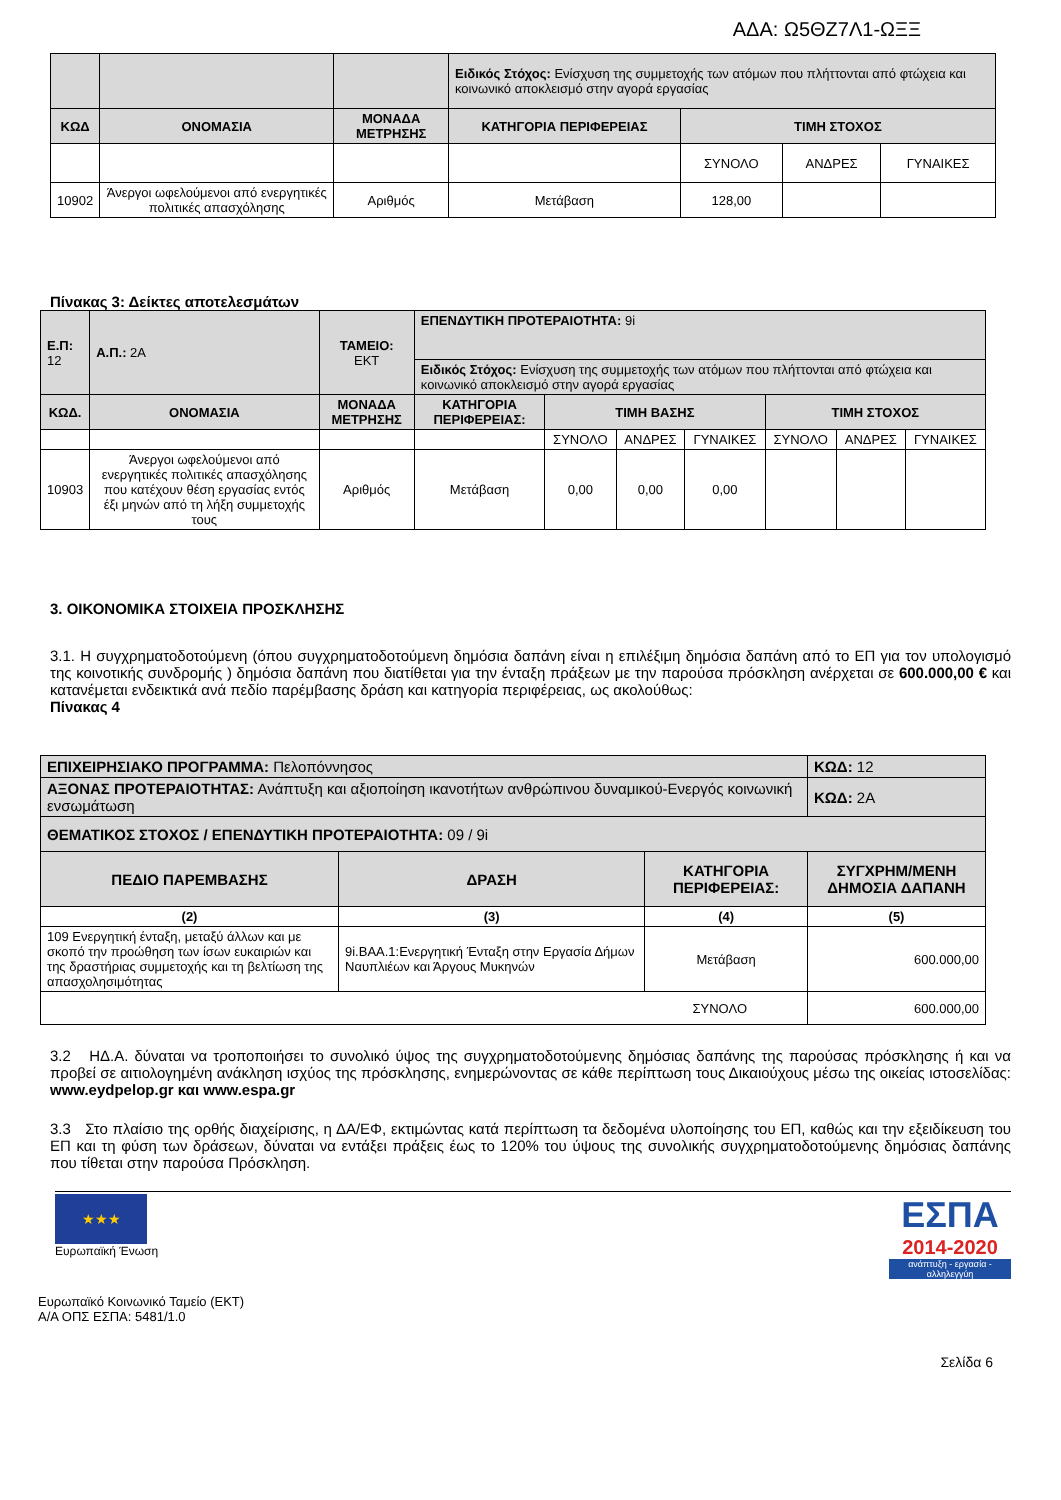ΑΔΑ: Ω5ΘΖ7Λ1-ΩΞΞ
| | | | Ειδικός Στόχος: Ενίσχυση της συμμετοχής των ατόμων που πλήττονται από φτώχεια και κοινωνικό αποκλεισμό στην αγορά εργασίας | | | |
| ΚΩΔ | ΟΝΟΜΑΣΙΑ | ΜΟΝΑΔΑ ΜΕΤΡΗΣΗΣ | ΚΑΤΗΓΟΡΙΑ ΠΕΡΙΦΕΡΕΙΑΣ | ΤΙΜΗ ΣΤΟΧΟΣ | | |
| | | | | ΣΥΝΟΛΟ | ΑΝΔΡΕΣ | ΓΥΝΑΙΚΕΣ |
| 10902 | Άνεργοι ωφελούμενοι από ενεργητικές πολιτικές απασχόλησης | Αριθμός | Μετάβαση | 128,00 | | |
Πίνακας 3: Δείκτες αποτελεσμάτων
| Ε.Π: 12 | Α.Π.: 2Α | ΤΑΜΕΙΟ: ΕΚΤ | ΕΠΕΝΔΥΤΙΚΗ ΠΡΟΤΕΡΑΙΟΤΗΤΑ: 9i | | | | | | |
| | | | Ειδικός Στόχος: Ενίσχυση της συμμετοχής των ατόμων που πλήττονται από φτώχεια και κοινωνικό αποκλεισμό στην αγορά εργασίας | | | | | | |
| ΚΩΔ. | ΟΝΟΜΑΣΙΑ | ΜΟΝΑΔΑ ΜΕΤΡΗΣΗΣ | ΚΑΤΗΓΟΡΙΑ ΠΕΡΙΦΕΡΕΙΑΣ: | ΤΙΜΗ ΒΑΣΗΣ | | | ΤΙΜΗ ΣΤΟΧΟΣ | | |
| | | | | ΣΥΝΟΛΟ | ΑΝΔΡΕΣ | ΓΥΝΑΙΚΕΣ | ΣΥΝΟΛΟ | ΑΝΔΡΕΣ | ΓΥΝΑΙΚΕΣ |
| 10903 | Άνεργοι ωφελούμενοι από ενεργητικές πολιτικές απασχόλησης που κατέχουν θέση εργασίας εντός έξι μηνών από τη λήξη συμμετοχής τους | Αριθμός | Μετάβαση | 0,00 | 0,00 | 0,00 | | | |
3. ΟΙΚΟΝΟΜΙΚΑ ΣΤΟΙΧΕΙΑ ΠΡΟΣΚΛΗΣΗΣ
3.1. Η συγχρηματοδοτούμενη (όπου συγχρηματοδοτούμενη δημόσια δαπάνη είναι η επιλέξιμη δημόσια δαπάνη από το ΕΠ για τον υπολογισμό της κοινοτικής συνδρομής ) δημόσια δαπάνη που διατίθεται για την ένταξη πράξεων με την παρούσα πρόσκληση ανέρχεται σε 600.000,00 € και κατανέμεται ενδεικτικά ανά πεδίο παρέμβασης δράση και κατηγορία περιφέρειας, ως ακολούθως:
Πίνακας 4
| ΕΠΙΧΕΙΡΗΣΙΑΚΟ ΠΡΟΓΡΑΜΜΑ: Πελοπόννησος | | | ΚΩΔ: 12 |
| ΑΞΟΝΑΣ ΠΡΟΤΕΡΑΙΟΤΗΤΑΣ: Ανάπτυξη και αξιοποίηση ικανοτήτων ανθρώπινου δυναμικού-Ενεργός κοινωνική ενσωμάτωση | | | ΚΩΔ: 2Α |
| ΘΕΜΑΤΙΚΟΣ ΣΤΟΧΟΣ / ΕΠΕΝΔΥΤΙΚΗ ΠΡΟΤΕΡΑΙΟΤΗΤΑ: 09 / 9i | | | |
| ΠΕΔΙΟ ΠΑΡΕΜΒΑΣΗΣ | ΔΡΑΣΗ | ΚΑΤΗΓΟΡΙΑ ΠΕΡΙΦΕΡΕΙΑΣ: | ΣΥΓΧΡΗΜ/ΜΕΝΗ ΔΗΜΟΣΙΑ ΔΑΠΑΝΗ |
| (2) | (3) | (4) | (5) |
| 109 Ενεργητική ένταξη, μεταξύ άλλων και με σκοπό την προώθηση των ίσων ευκαιριών και της δραστήριας συμμετοχής και τη βελτίωση της απασχολησιμότητας | 9i.ΒΑΑ.1:Ενεργητική Ένταξη στην Εργασία Δήμων Ναυπλιέων και Άργους Μυκηνών | Μετάβαση | 600.000,00 |
| ΣΥΝΟΛΟ | | | 600.000,00 |
3.2 ΗΔ.Α. δύναται να τροποποιήσει το συνολικό ύψος της συγχρηματοδοτούμενης δημόσιας δαπάνης της παρούσας πρόσκλησης ή και να προβεί σε αιτιολογημένη ανάκληση ισχύος της πρόσκλησης, ενημερώνοντας σε κάθε περίπτωση τους Δικαιούχους μέσω της οικείας ιστοσελίδας: www.eydpelop.gr και www.espa.gr
3.3 Στο πλαίσιο της ορθής διαχείρισης, η ΔΑ/ΕΦ, εκτιμώντας κατά περίπτωση τα δεδομένα υλοποίησης του ΕΠ, καθώς και την εξειδίκευση του ΕΠ και τη φύση των δράσεων, δύναται να εντάξει πράξεις έως το 120% του ύψους της συνολικής συγχρηματοδοτούμενης δημόσιας δαπάνης που τίθεται στην παρούσα Πρόσκληση.
★★★
Ευρωπαϊκή Ένωση
ΕΣΠΑ
2014-2020
ανάπτυξη - εργασία - αλληλεγγύη
Ευρωπαϊκό Κοινωνικό Ταμείο (ΕΚΤ)
Α/Α ΟΠΣ ΕΣΠΑ: 5481/1.0
Σελίδα 6